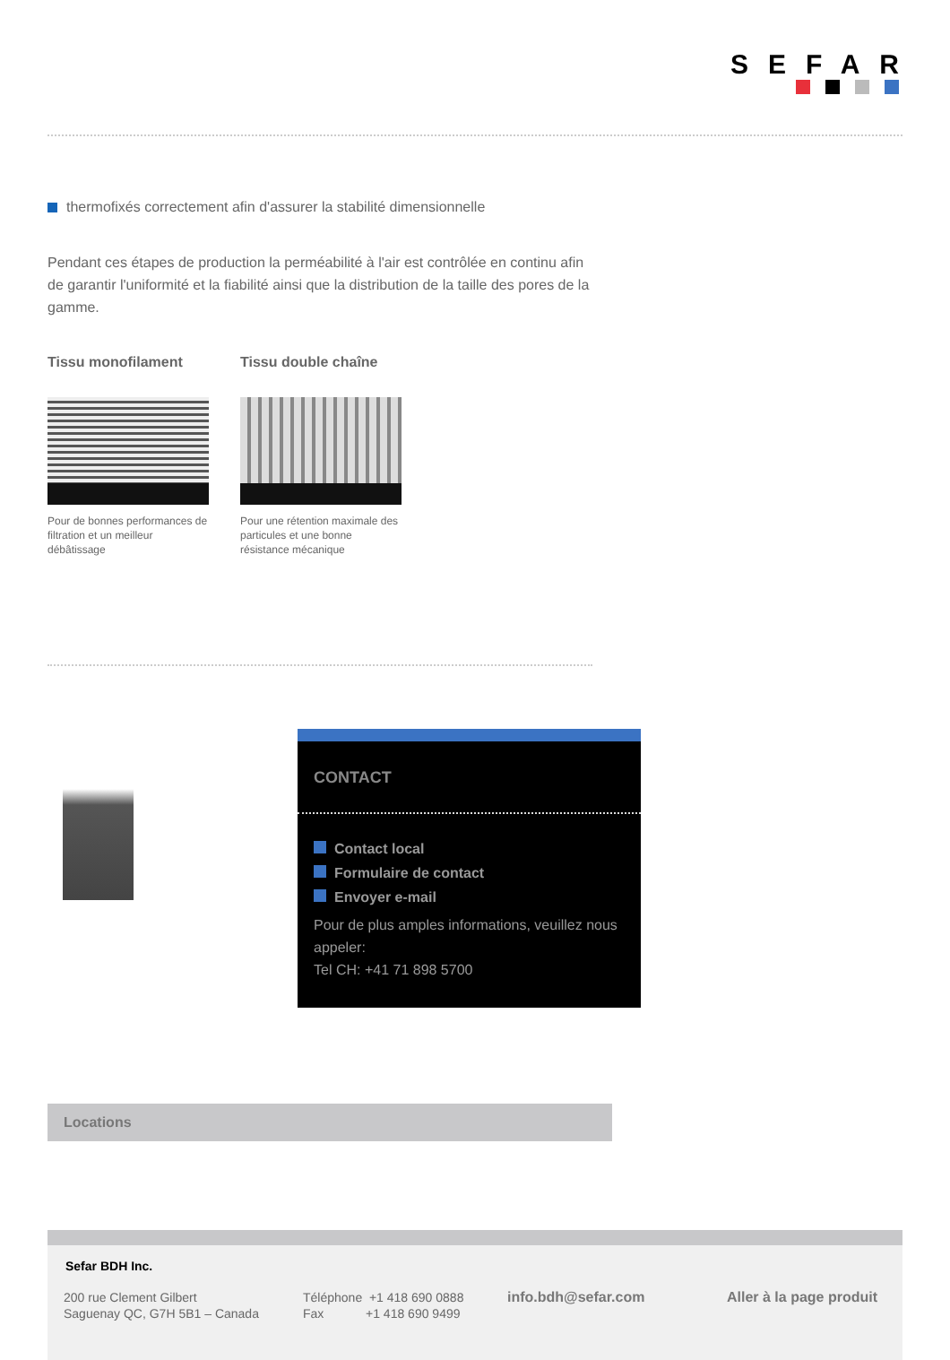SEFAR
thermofixés correctement afin d'assurer la stabilité dimensionnelle
Pendant ces étapes de production la perméabilité à l'air est contrôlée en continu afin de garantir l'uniformité et la fiabilité ainsi que la distribution de la taille des pores de la gamme.
Tissu monofilament
Pour de bonnes performances de filtration et un meilleur débâtissage
Tissu double chaîne
Pour une rétention maximale des particules et une bonne résistance mécanique
CONTACT
Contact local
Formulaire de contact
Envoyer e-mail
Pour de plus amples informations, veuillez nous appeler:
Tel CH: +41 71 898 5700
Locations
Sefar BDH Inc.
200 rue Clement Gilbert
Saguenay QC, G7H 5B1 – Canada
Téléphone +1 418 690 0888
Fax +1 418 690 9499
info.bdh@sefar.com Aller à la page produit